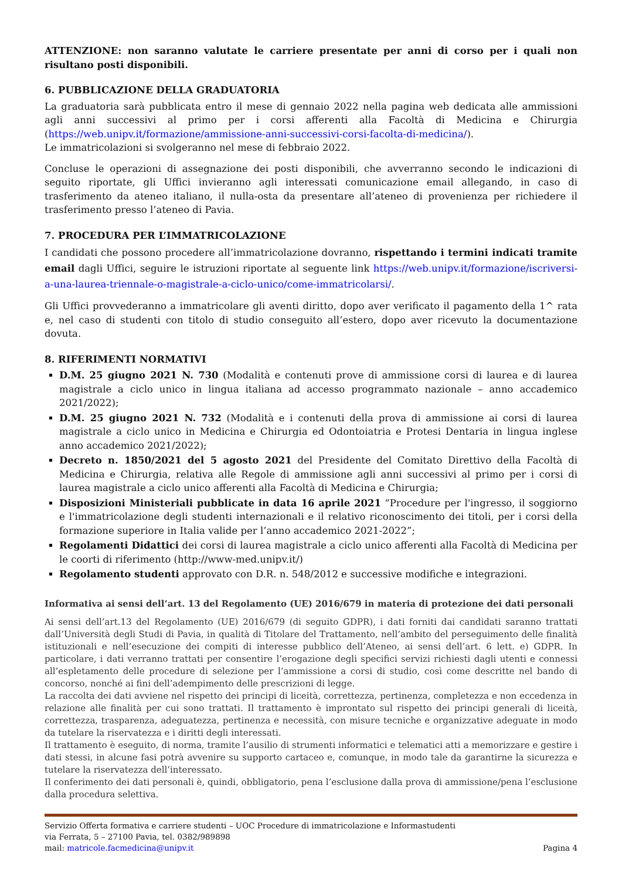ATTENZIONE: non saranno valutate le carriere presentate per anni di corso per i quali non risultano posti disponibili.
6. PUBBLICAZIONE DELLA GRADUATORIA
La graduatoria sarà pubblicata entro il mese di gennaio 2022 nella pagina web dedicata alle ammissioni agli anni successivi al primo per i corsi afferenti alla Facoltà di Medicina e Chirurgia (https://web.unipv.it/formazione/ammissione-anni-successivi-corsi-facolta-di-medicina/).
Le immatricolazioni si svolgeranno nel mese di febbraio 2022.
Concluse le operazioni di assegnazione dei posti disponibili, che avverranno secondo le indicazioni di seguito riportate, gli Uffici invieranno agli interessati comunicazione email allegando, in caso di trasferimento da ateneo italiano, il nulla-osta da presentare all’ateneo di provenienza per richiedere il trasferimento presso l’ateneo di Pavia.
7. PROCEDURA PER L’IMMATRICOLAZIONE
I candidati che possono procedere all’immatricolazione dovranno, rispettando i termini indicati tramite email dagli Uffici, seguire le istruzioni riportate al seguente link https://web.unipv.it/formazione/iscriversi-a-una-laurea-triennale-o-magistrale-a-ciclo-unico/come-immatricolarsi/.
Gli Uffici provvederanno a immatricolare gli aventi diritto, dopo aver verificato il pagamento della 1^ rata e, nel caso di studenti con titolo di studio conseguito all’estero, dopo aver ricevuto la documentazione dovuta.
8. RIFERIMENTI NORMATIVI
D.M. 25 giugno 2021 N. 730 (Modalità e contenuti prove di ammissione corsi di laurea e di laurea magistrale a ciclo unico in lingua italiana ad accesso programmato nazionale – anno accademico 2021/2022);
D.M. 25 giugno 2021 N. 732 (Modalità e i contenuti della prova di ammissione ai corsi di laurea magistrale a ciclo unico in Medicina e Chirurgia ed Odontoiatria e Protesi Dentaria in lingua inglese anno accademico 2021/2022);
Decreto n. 1850/2021 del 5 agosto 2021 del Presidente del Comitato Direttivo della Facoltà di Medicina e Chirurgia, relativa alle Regole di ammissione agli anni successivi al primo per i corsi di laurea magistrale a ciclo unico afferenti alla Facoltà di Medicina e Chirurgia;
Disposizioni Ministeriali pubblicate in data 16 aprile 2021 “Procedure per l'ingresso, il soggiorno e l'immatricolazione degli studenti internazionali e il relativo riconoscimento dei titoli, per i corsi della formazione superiore in Italia valide per l’anno accademico 2021-2022”;
Regolamenti Didattici dei corsi di laurea magistrale a ciclo unico afferenti alla Facoltà di Medicina per le coorti di riferimento (http://www-med.unipv.it/)
Regolamento studenti approvato con D.R. n. 548/2012 e successive modifiche e integrazioni.
Informativa ai sensi dell’art. 13 del Regolamento (UE) 2016/679 in materia di protezione dei dati personali
Ai sensi dell’art.13 del Regolamento (UE) 2016/679 (di seguito GDPR), i dati forniti dai candidati saranno trattati dall’Università degli Studi di Pavia, in qualità di Titolare del Trattamento, nell’ambito del perseguimento delle finalità istituzionali e nell’esecuzione dei compiti di interesse pubblico dell’Ateneo, ai sensi dell’art. 6 lett. e) GDPR. In particolare, i dati verranno trattati per consentire l’erogazione degli specifici servizi richiesti dagli utenti e connessi all’espletamento delle procedure di selezione per l’ammissione a corsi di studio, così come descritte nel bando di concorso, nonché ai fini dell’adempimento delle prescrizioni di legge.
La raccolta dei dati avviene nel rispetto dei principi di liceità, correttezza, pertinenza, completezza e non eccedenza in relazione alle finalità per cui sono trattati. Il trattamento è improntato sul rispetto dei principi generali di liceità, correttezza, trasparenza, adeguatezza, pertinenza e necessità, con misure tecniche e organizzative adeguate in modo da tutelare la riservatezza e i diritti degli interessati.
Il trattamento è eseguito, di norma, tramite l’ausilio di strumenti informatici e telematici atti a memorizzare e gestire i dati stessi, in alcune fasi potrà avvenire su supporto cartaceo e, comunque, in modo tale da garantirne la sicurezza e tutelare la riservatezza dell’interessato.
Il conferimento dei dati personali è, quindi, obbligatorio, pena l’esclusione dalla prova di ammissione/pena l’esclusione dalla procedura selettiva.
Servizio Offerta formativa e carriere studenti – UOC Procedure di immatricolazione e Informastudenti
via Ferrata, 5 – 27100 Pavia, tel. 0382/989898
mail: matricole.facmedicina@unipv.it Pagina 4